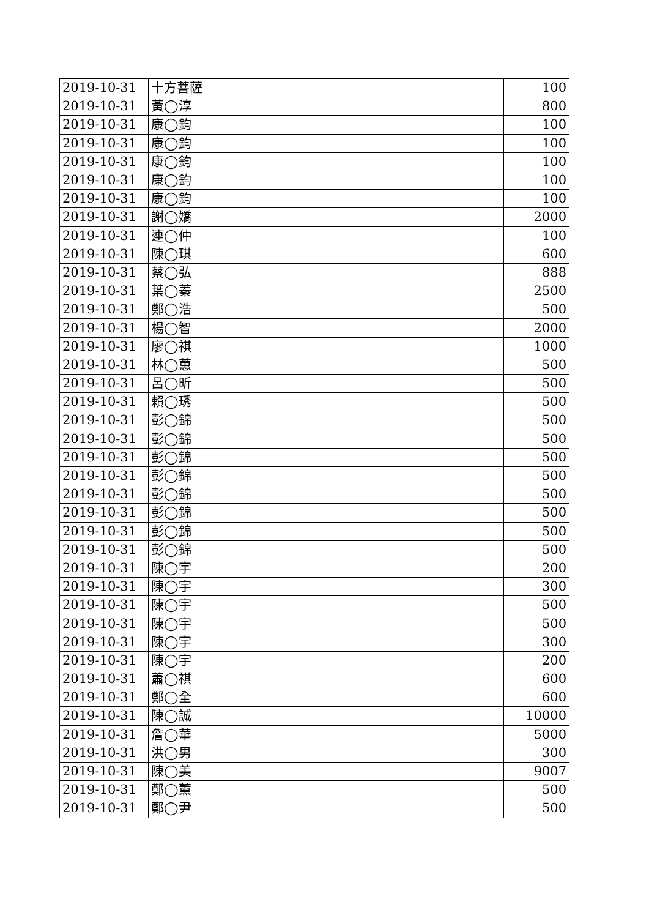| 2019-10-31 | 十方菩薩 | 100 |
| 2019-10-31 | 黃◯淳 | 800 |
| 2019-10-31 | 康◯鈞 | 100 |
| 2019-10-31 | 康◯鈞 | 100 |
| 2019-10-31 | 康◯鈞 | 100 |
| 2019-10-31 | 康◯鈞 | 100 |
| 2019-10-31 | 康◯鈞 | 100 |
| 2019-10-31 | 謝◯嬌 | 2000 |
| 2019-10-31 | 連◯仲 | 100 |
| 2019-10-31 | 陳◯琪 | 600 |
| 2019-10-31 | 蔡◯弘 | 888 |
| 2019-10-31 | 葉◯蓁 | 2500 |
| 2019-10-31 | 鄭◯浩 | 500 |
| 2019-10-31 | 楊◯智 | 2000 |
| 2019-10-31 | 廖◯祺 | 1000 |
| 2019-10-31 | 林◯蕙 | 500 |
| 2019-10-31 | 呂◯昕 | 500 |
| 2019-10-31 | 賴◯琇 | 500 |
| 2019-10-31 | 彭◯錦 | 500 |
| 2019-10-31 | 彭◯錦 | 500 |
| 2019-10-31 | 彭◯錦 | 500 |
| 2019-10-31 | 彭◯錦 | 500 |
| 2019-10-31 | 彭◯錦 | 500 |
| 2019-10-31 | 彭◯錦 | 500 |
| 2019-10-31 | 彭◯錦 | 500 |
| 2019-10-31 | 彭◯錦 | 500 |
| 2019-10-31 | 陳◯宇 | 200 |
| 2019-10-31 | 陳◯宇 | 300 |
| 2019-10-31 | 陳◯宇 | 500 |
| 2019-10-31 | 陳◯宇 | 500 |
| 2019-10-31 | 陳◯宇 | 300 |
| 2019-10-31 | 陳◯宇 | 200 |
| 2019-10-31 | 蕭◯祺 | 600 |
| 2019-10-31 | 鄭◯全 | 600 |
| 2019-10-31 | 陳◯誠 | 10000 |
| 2019-10-31 | 詹◯華 | 5000 |
| 2019-10-31 | 洪◯男 | 300 |
| 2019-10-31 | 陳◯美 | 9007 |
| 2019-10-31 | 鄭◯薰 | 500 |
| 2019-10-31 | 鄭◯尹 | 500 |